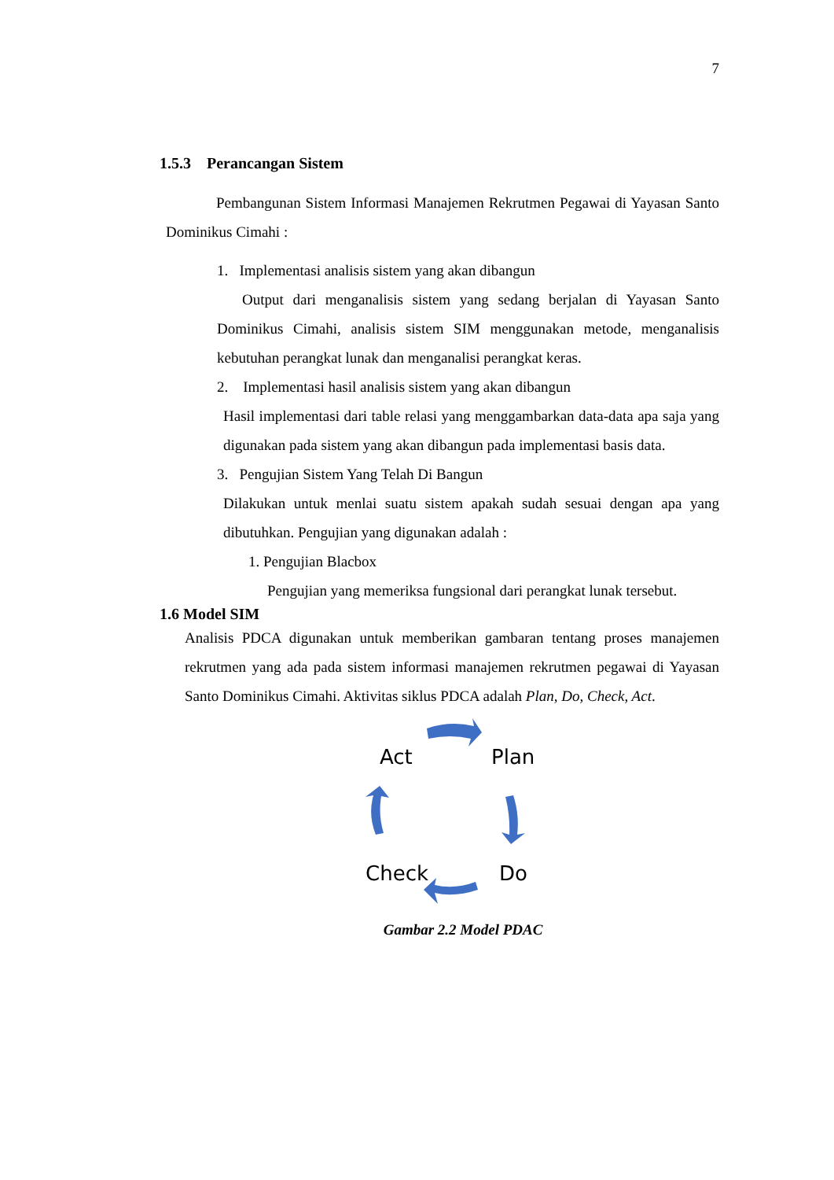7
1.5.3 Perancangan Sistem
Pembangunan Sistem Informasi Manajemen Rekrutmen Pegawai di Yayasan Santo Dominikus Cimahi :
1. Implementasi analisis sistem yang akan dibangun
Output dari menganalisis sistem yang sedang berjalan di Yayasan Santo Dominikus Cimahi, analisis sistem SIM menggunakan metode, menganalisis kebutuhan perangkat lunak dan menganalisi perangkat keras.
2. Implementasi hasil analisis sistem yang akan dibangun
Hasil implementasi dari table relasi yang menggambarkan data-data apa saja yang digunakan pada sistem yang akan dibangun pada implementasi basis data.
3. Pengujian Sistem Yang Telah Di Bangun
Dilakukan untuk menlai suatu sistem apakah sudah sesuai dengan apa yang dibutuhkan. Pengujian yang digunakan adalah :
1. Pengujian Blacbox
Pengujian yang memeriksa fungsional dari perangkat lunak tersebut.
1.6 Model SIM
Analisis PDCA digunakan untuk memberikan gambaran tentang proses manajemen rekrutmen yang ada pada sistem informasi manajemen rekrutmen pegawai di Yayasan Santo Dominikus Cimahi. Aktivitas siklus PDCA adalah Plan, Do, Check, Act.
Act
Plan
Check
Do
Gambar 2.2 Model PDAC